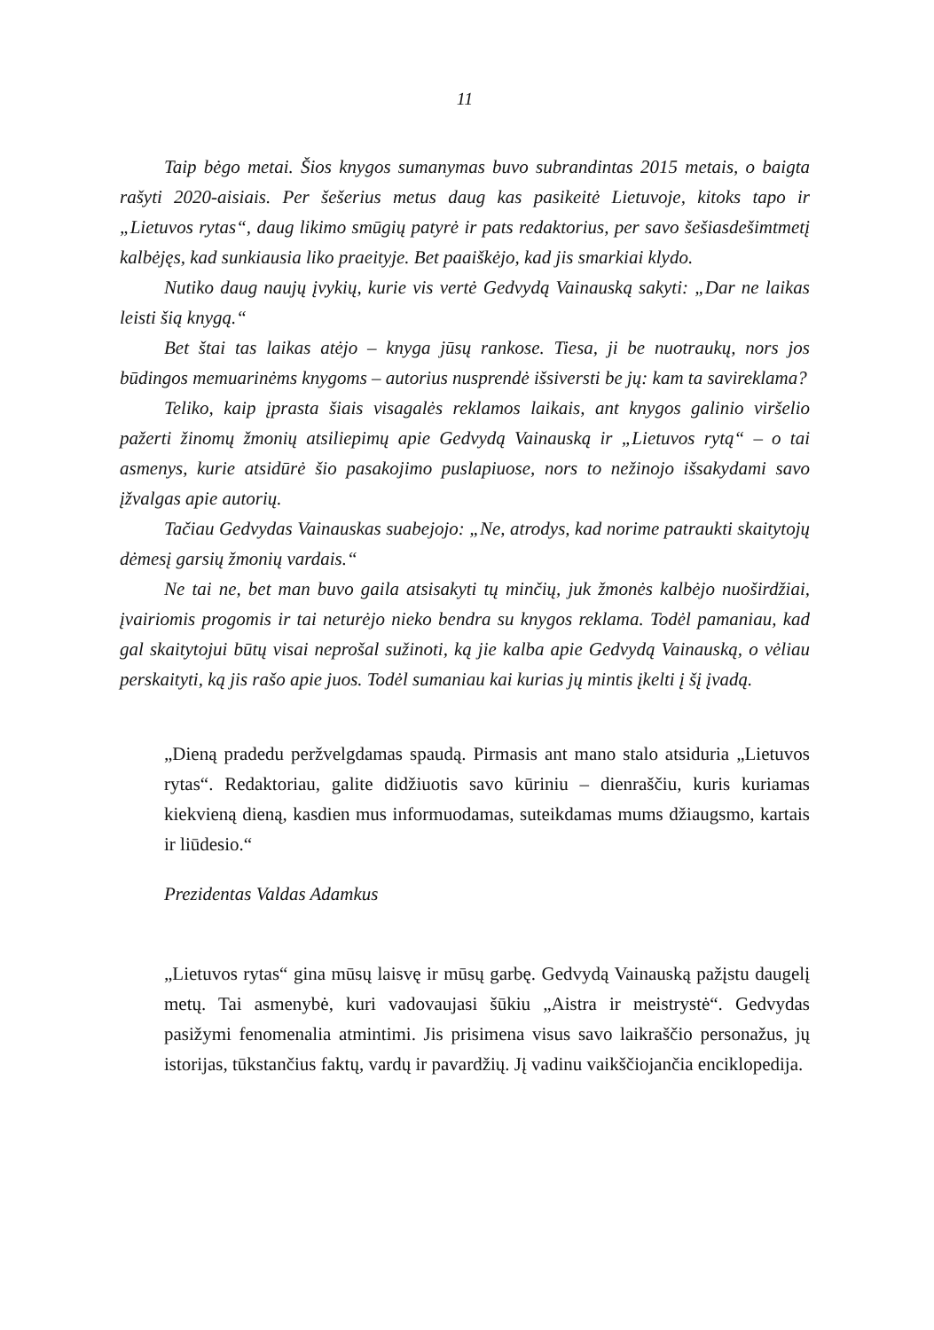11
Taip bėgo metai. Šios knygos sumanymas buvo subrandintas 2015 metais, o baigta rašyti 2020-aisiais. Per šešerius metus daug kas pasikeitė Lietuvoje, kitoks tapo ir „Lietuvos rytas“, daug likimo smūgių patyrė ir pats redaktorius, per savo šešiasdešimtmetį kalbėjęs, kad sunkiausia liko praeityje. Bet paaiškėjo, kad jis smarkiai klydo.
Nutiko daug naujų įvykių, kurie vis vertė Gedvydą Vainauską sakyti: „Dar ne laikas leisti šią knygą.“
Bet štai tas laikas atėjo – knyga jūsų rankose. Tiesa, ji be nuotraukų, nors jos būdingos memuarinėms knygoms – autorius nusprendė išsiversti be jų: kam ta savireklama?
Teliko, kaip įprasta šiais visagalės reklamos laikais, ant knygos galinio viršelio pažerti žinomų žmonių atsiliepimų apie Gedvydą Vainauską ir „Lietuvos rytą“ – o tai asmenys, kurie atsidūrė šio pasakojimo puslapiuose, nors to nežinojo išsakydami savo įžvalgas apie autorių.
Tačiau Gedvydas Vainauskas suabejojo: „Ne, atrodys, kad norime patraukti skaitytojų dėmesį garsių žmonių vardais.“
Ne tai ne, bet man buvo gaila atsisakyti tų minčių, juk žmonės kalbėjo nuoširdžiai, įvairiomis progomis ir tai neturėjo nieko bendra su knygos reklama. Todėl pamaniau, kad gal skaitytojui būtų visai neprošal sužinoti, ką jie kalba apie Gedvydą Vainauską, o vėliau perskaityti, ką jis rašo apie juos. Todėl sumaniau kai kurias jų mintis įkelti į šį įvadą.
„Dieną pradedu peržvelgdamas spaudą. Pirmasis ant mano stalo atsiduria „Lietuvos rytas“. Redaktoriau, galite didžiuotis savo kūriniu – dienraščiu, kuris kuriamas kiekvieną dieną, kasdien mus informuodamas, suteikdamas mums džiaugsmo, kartais ir liūdesio.“
Prezidentas Valdas Adamkus
„Lietuvos rytas“ gina mūsų laisvę ir mūsų garbę. Gedvydą Vainauską pažįstu daugelį metų. Tai asmenybė, kuri vadovaujasi šūkiu „Aistra ir meistrystė“. Gedvydas pasižymi fenomenalia atmintimi. Jis prisimena visus savo laikraščio personažus, jų istorijas, tūkstančius faktų, vardų ir pavardžių. Jį vadinu vaikščiojančia enciklopedija.